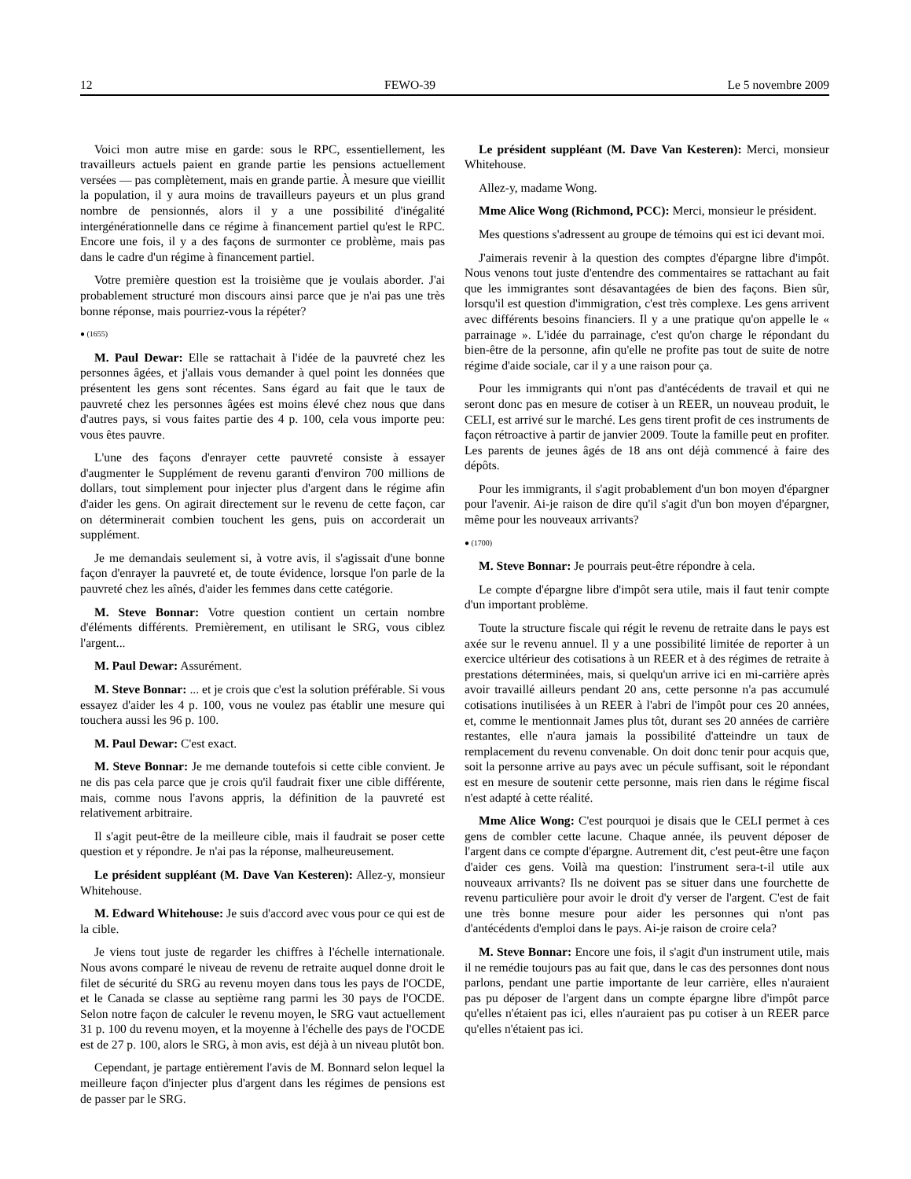12 FEWO-39 Le 5 novembre 2009
Voici mon autre mise en garde: sous le RPC, essentiellement, les travailleurs actuels paient en grande partie les pensions actuellement versées — pas complètement, mais en grande partie. À mesure que vieillit la population, il y aura moins de travailleurs payeurs et un plus grand nombre de pensionnés, alors il y a une possibilité d'inégalité intergénérationnelle dans ce régime à financement partiel qu'est le RPC. Encore une fois, il y a des façons de surmonter ce problème, mais pas dans le cadre d'un régime à financement partiel.
Votre première question est la troisième que je voulais aborder. J'ai probablement structuré mon discours ainsi parce que je n'ai pas une très bonne réponse, mais pourriez-vous la répéter?
● (1655)
M. Paul Dewar: Elle se rattachait à l'idée de la pauvreté chez les personnes âgées, et j'allais vous demander à quel point les données que présentent les gens sont récentes. Sans égard au fait que le taux de pauvreté chez les personnes âgées est moins élevé chez nous que dans d'autres pays, si vous faites partie des 4 p. 100, cela vous importe peu: vous êtes pauvre.
L'une des façons d'enrayer cette pauvreté consiste à essayer d'augmenter le Supplément de revenu garanti d'environ 700 millions de dollars, tout simplement pour injecter plus d'argent dans le régime afin d'aider les gens. On agirait directement sur le revenu de cette façon, car on déterminerait combien touchent les gens, puis on accorderait un supplément.
Je me demandais seulement si, à votre avis, il s'agissait d'une bonne façon d'enrayer la pauvreté et, de toute évidence, lorsque l'on parle de la pauvreté chez les aînés, d'aider les femmes dans cette catégorie.
M. Steve Bonnar: Votre question contient un certain nombre d'éléments différents. Premièrement, en utilisant le SRG, vous ciblez l'argent...
M. Paul Dewar: Assurément.
M. Steve Bonnar: ... et je crois que c'est la solution préférable. Si vous essayez d'aider les 4 p. 100, vous ne voulez pas établir une mesure qui touchera aussi les 96 p. 100.
M. Paul Dewar: C'est exact.
M. Steve Bonnar: Je me demande toutefois si cette cible convient. Je ne dis pas cela parce que je crois qu'il faudrait fixer une cible différente, mais, comme nous l'avons appris, la définition de la pauvreté est relativement arbitraire.
Il s'agit peut-être de la meilleure cible, mais il faudrait se poser cette question et y répondre. Je n'ai pas la réponse, malheureusement.
Le président suppléant (M. Dave Van Kesteren): Allez-y, monsieur Whitehouse.
M. Edward Whitehouse: Je suis d'accord avec vous pour ce qui est de la cible.
Je viens tout juste de regarder les chiffres à l'échelle internationale. Nous avons comparé le niveau de revenu de retraite auquel donne droit le filet de sécurité du SRG au revenu moyen dans tous les pays de l'OCDE, et le Canada se classe au septième rang parmi les 30 pays de l'OCDE. Selon notre façon de calculer le revenu moyen, le SRG vaut actuellement 31 p. 100 du revenu moyen, et la moyenne à l'échelle des pays de l'OCDE est de 27 p. 100, alors le SRG, à mon avis, est déjà à un niveau plutôt bon.
Cependant, je partage entièrement l'avis de M. Bonnard selon lequel la meilleure façon d'injecter plus d'argent dans les régimes de pensions est de passer par le SRG.
Le président suppléant (M. Dave Van Kesteren): Merci, monsieur Whitehouse.
Allez-y, madame Wong.
Mme Alice Wong (Richmond, PCC): Merci, monsieur le président.
Mes questions s'adressent au groupe de témoins qui est ici devant moi.
J'aimerais revenir à la question des comptes d'épargne libre d'impôt. Nous venons tout juste d'entendre des commentaires se rattachant au fait que les immigrantes sont désavantagées de bien des façons. Bien sûr, lorsqu'il est question d'immigration, c'est très complexe. Les gens arrivent avec différents besoins financiers. Il y a une pratique qu'on appelle le « parrainage ». L'idée du parrainage, c'est qu'on charge le répondant du bien-être de la personne, afin qu'elle ne profite pas tout de suite de notre régime d'aide sociale, car il y a une raison pour ça.
Pour les immigrants qui n'ont pas d'antécédents de travail et qui ne seront donc pas en mesure de cotiser à un REER, un nouveau produit, le CELI, est arrivé sur le marché. Les gens tirent profit de ces instruments de façon rétroactive à partir de janvier 2009. Toute la famille peut en profiter. Les parents de jeunes âgés de 18 ans ont déjà commencé à faire des dépôts.
Pour les immigrants, il s'agit probablement d'un bon moyen d'épargner pour l'avenir. Ai-je raison de dire qu'il s'agit d'un bon moyen d'épargner, même pour les nouveaux arrivants?
● (1700)
M. Steve Bonnar: Je pourrais peut-être répondre à cela.
Le compte d'épargne libre d'impôt sera utile, mais il faut tenir compte d'un important problème.
Toute la structure fiscale qui régit le revenu de retraite dans le pays est axée sur le revenu annuel. Il y a une possibilité limitée de reporter à un exercice ultérieur des cotisations à un REER et à des régimes de retraite à prestations déterminées, mais, si quelqu'un arrive ici en mi-carrière après avoir travaillé ailleurs pendant 20 ans, cette personne n'a pas accumulé cotisations inutilisées à un REER à l'abri de l'impôt pour ces 20 années, et, comme le mentionnait James plus tôt, durant ses 20 années de carrière restantes, elle n'aura jamais la possibilité d'atteindre un taux de remplacement du revenu convenable. On doit donc tenir pour acquis que, soit la personne arrive au pays avec un pécule suffisant, soit le répondant est en mesure de soutenir cette personne, mais rien dans le régime fiscal n'est adapté à cette réalité.
Mme Alice Wong: C'est pourquoi je disais que le CELI permet à ces gens de combler cette lacune. Chaque année, ils peuvent déposer de l'argent dans ce compte d'épargne. Autrement dit, c'est peut-être une façon d'aider ces gens. Voilà ma question: l'instrument sera-t-il utile aux nouveaux arrivants? Ils ne doivent pas se situer dans une fourchette de revenu particulière pour avoir le droit d'y verser de l'argent. C'est de fait une très bonne mesure pour aider les personnes qui n'ont pas d'antécédents d'emploi dans le pays. Ai-je raison de croire cela?
M. Steve Bonnar: Encore une fois, il s'agit d'un instrument utile, mais il ne remédie toujours pas au fait que, dans le cas des personnes dont nous parlons, pendant une partie importante de leur carrière, elles n'auraient pas pu déposer de l'argent dans un compte épargne libre d'impôt parce qu'elles n'étaient pas ici, elles n'auraient pas pu cotiser à un REER parce qu'elles n'étaient pas ici.